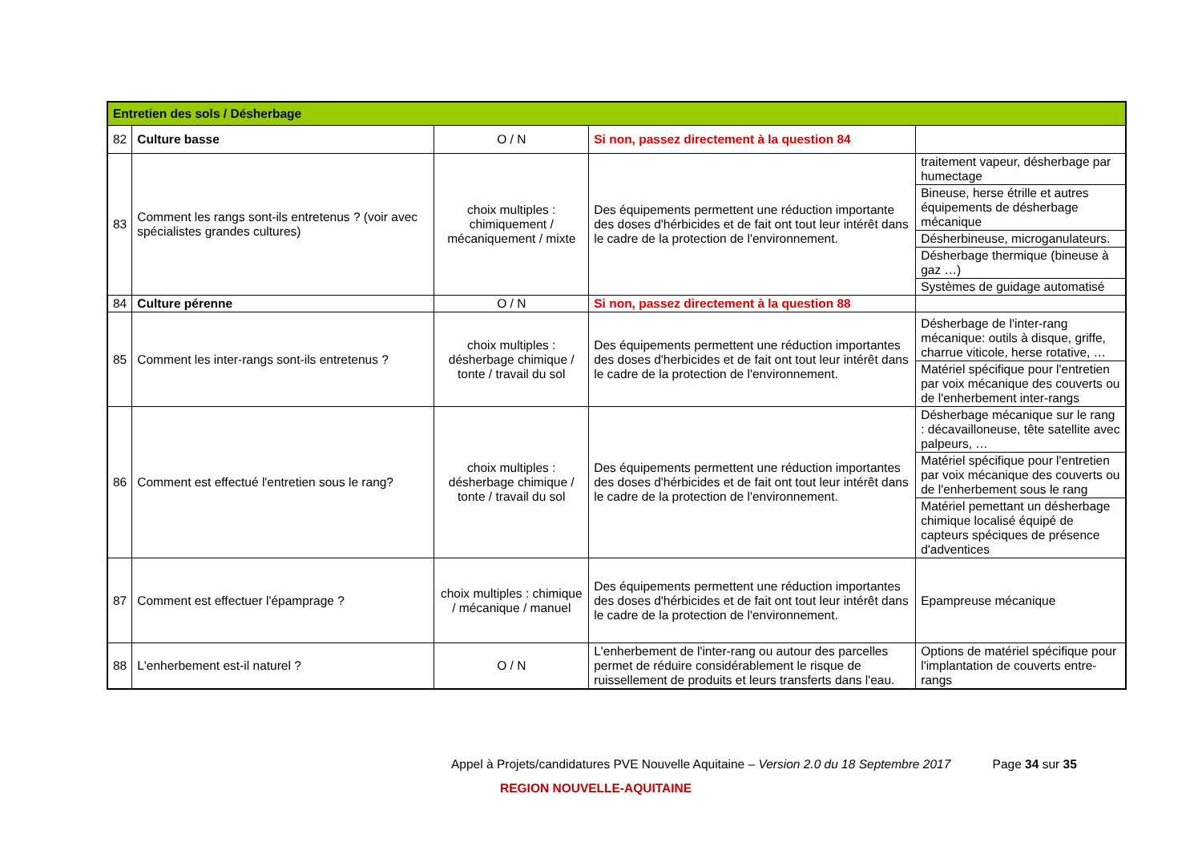| Entretien des sols / Désherbage | | | | |
| --- | --- | --- | --- | --- |
| 82 | Culture basse | O / N | Si non, passez directement à la question 84 | |
| 83 | Comment les rangs sont-ils entretenus ? (voir avec spécialistes grandes cultures) | choix multiples : chimiquement / mécaniquement / mixte | Des équipements permettent une réduction importante des doses d'hérbicides et de fait ont tout leur intérêt dans le cadre de la protection de l'environnement. | traitement vapeur, désherbage par humectage |
| | | | | Bineuse, herse étrille et autres équipements de désherbage mécanique |
| | | | | Désherbineuse, microganulateurs. |
| | | | | Désherbage thermique (bineuse à gaz …) |
| | | | | Systèmes de guidage automatisé |
| 84 | Culture pérenne | O / N | Si non, passez directement à la question 88 | |
| 85 | Comment les inter-rangs sont-ils entretenus ? | choix multiples : désherbage chimique / tonte / travail du sol | Des équipements permettent une réduction importantes des doses d'herbicides et de fait ont tout leur intérêt dans le cadre de la protection de l'environnement. | Désherbage de l'inter-rang mécanique: outils à disque, griffe, charrue viticole, herse rotative, … |
| | | | | Matériel spécifique pour l'entretien par voix mécanique des couverts ou de l'enherbement inter-rangs |
| 86 | Comment est effectué l'entretien sous le rang? | choix multiples : désherbage chimique / tonte / travail du sol | Des équipements permettent une réduction importantes des doses d'hérbicides et de fait ont tout leur intérêt dans le cadre de la protection de l'environnement. | Désherbage mécanique sur le rang : décavailloneuse, tête satellite avec palpeurs, … |
| | | | | Matériel spécifique pour l'entretien par voix mécanique des couverts ou de l'enherbement sous le rang |
| | | | | Matériel pemettant un désherbage chimique localisé équipé de capteurs spéciques de présence d'adventices |
| 87 | Comment est effectuer l'épamprage ? | choix multiples : chimique / mécanique / manuel | Des équipements permettent une réduction importantes des doses d'hérbicides et de fait ont tout leur intérêt dans le cadre de la protection de l'environnement. | Epampreuse mécanique |
| 88 | L'enherbement est-il naturel ? | O / N | L'enherbement de l'inter-rang ou autour des parcelles permet de réduire considérablement le risque de ruissellement de produits et leurs transferts dans l'eau. | Options de matériel spécifique pour l'implantation de couverts entre-rangs |
Appel à Projets/candidatures PVE Nouvelle Aquitaine – Version 2.0 du 18 Septembre 2017 Page 34 sur 35
REGION NOUVELLE-AQUITAINE